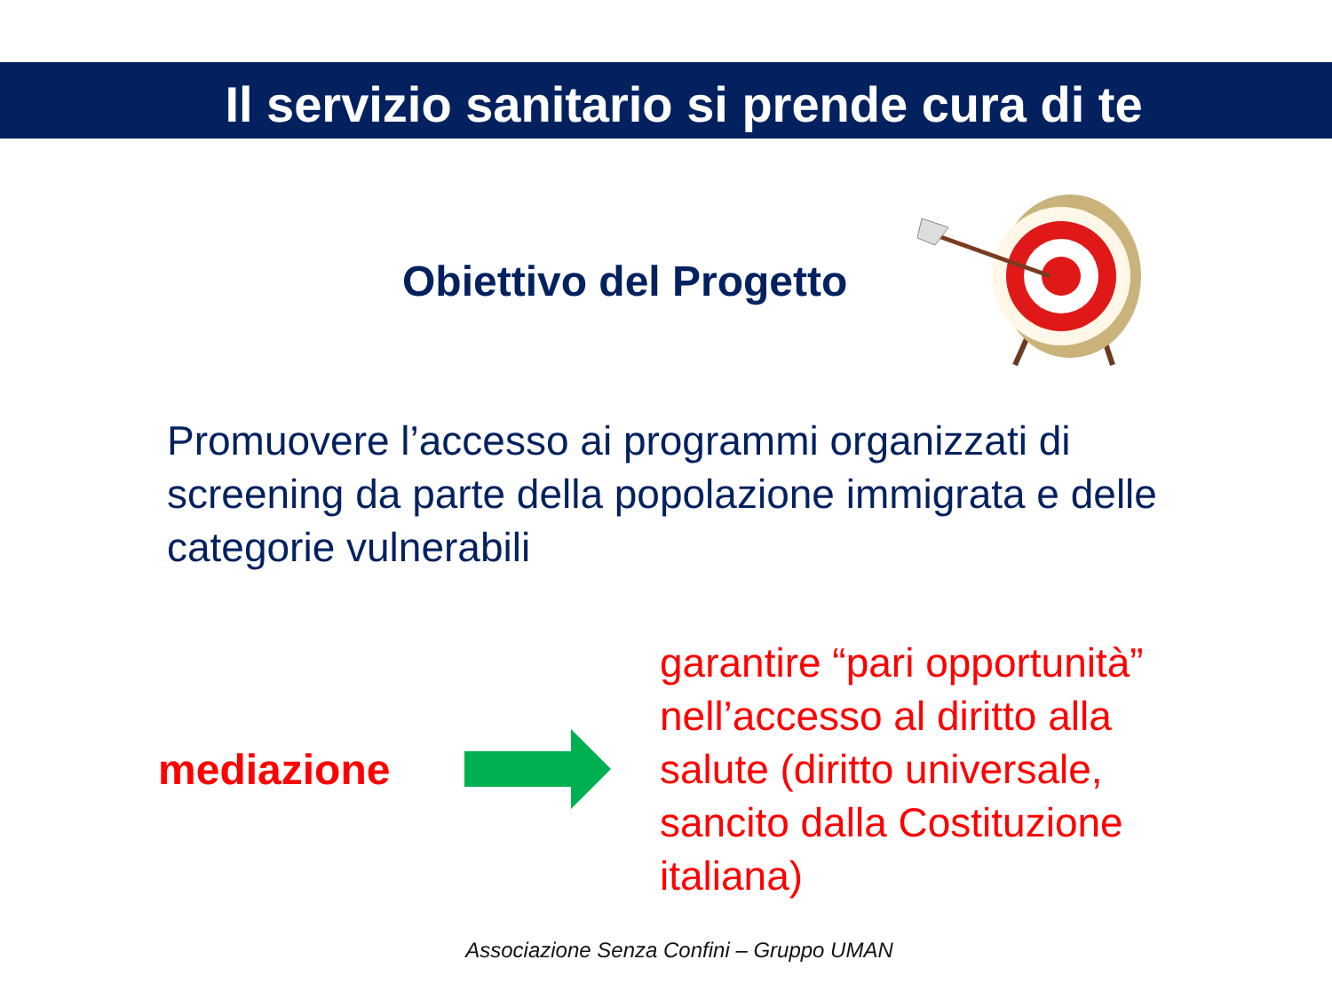Il servizio sanitario si prende cura di te
Obiettivo del Progetto
Promuovere l’accesso ai programmi organizzati di screening da parte della popolazione immigrata e delle categorie vulnerabili
mediazione
garantire “pari opportunità” nell’accesso al diritto alla salute (diritto universale, sancito dalla Costituzione italiana)
Associazione Senza Confini – Gruppo UMAN